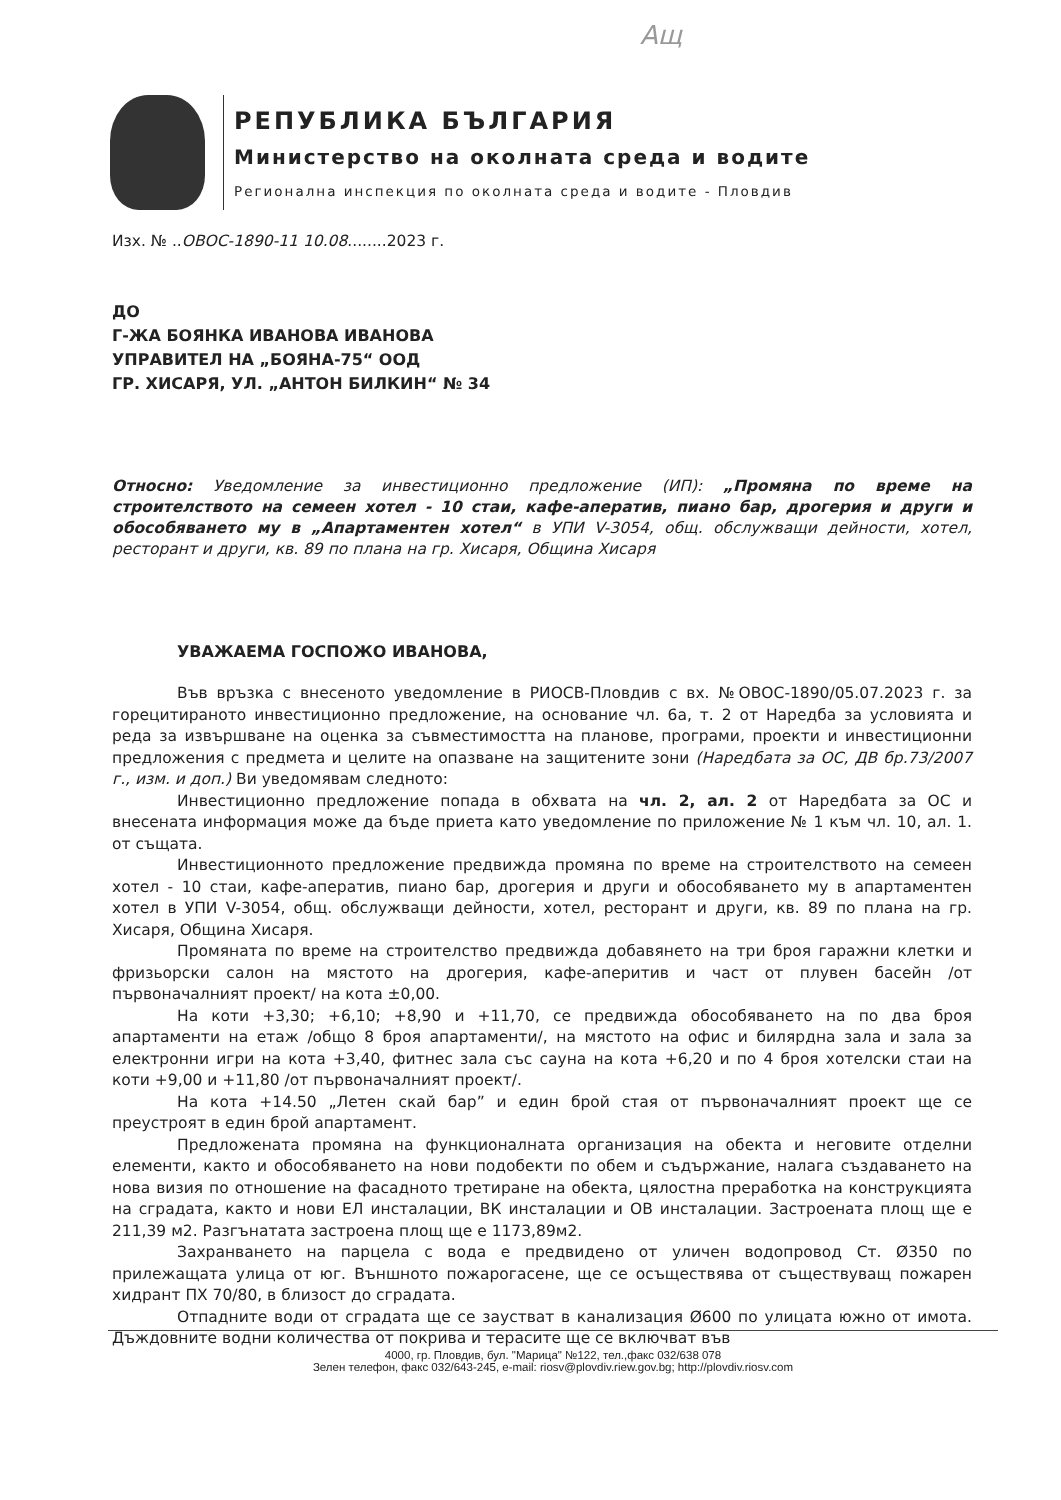Ащ
РЕПУБЛИКА БЪЛГАРИЯ
Министерство на околната среда и водите
Регионална инспекция по околната среда и водите - Пловдив
Изх. № ..ОВОС-1890-11 10.08........2023 г.
ДО
Г-ЖА БОЯНКА ИВАНОВА ИВАНОВА
УПРАВИТЕЛ НА „БОЯНА-75“ ООД
ГР. ХИСАРЯ, УЛ. „АНТОН БИЛКИН“ № 34
Относно: Уведомление за инвестиционно предложение (ИП): „Промяна по време на строителството на семеен хотел - 10 стаи, кафе-аператив, пиано бар, дрогерия и други и обособяването му в „Апартаментен хотел“ в УПИ V-3054, общ. обслужващи дейности, хотел, ресторант и други, кв. 89 по плана на гр. Хисаря, Община Хисаря
УВАЖАЕМА ГОСПОЖО ИВАНОВА,
Във връзка с внесеното уведомление в РИОСВ-Пловдив с вх. №ОВОС-1890/05.07.2023 г. за горецитираното инвестиционно предложение, на основание чл. 6а, т. 2 от Наредба за условията и реда за извършване на оценка за съвместимостта на планове, програми, проекти и инвестиционни предложения с предмета и целите на опазване на защитените зони (Наредбата за ОС, ДВ бр.73/2007 г., изм. и доп.) Ви уведомявам следното:
Инвестиционно предложение попада в обхвата на чл. 2, ал. 2 от Наредбата за ОС и внесената информация може да бъде приета като уведомление по приложение № 1 към чл. 10, ал. 1. от същата.
Инвестиционното предложение предвижда промяна по време на строителството на семеен хотел - 10 стаи, кафе-аператив, пиано бар, дрогерия и други и обособяването му в апартаментен хотел в УПИ V-3054, общ. обслужващи дейности, хотел, ресторант и други, кв. 89 по плана на гр. Хисаря, Община Хисаря.
Промяната по време на строителство предвижда добавянето на три броя гаражни клетки и фризьорски салон на мястото на дрогерия, кафе-аперитив и част от плувен басейн /от първоначалният проект/ на кота ±0,00.
На коти +3,30; +6,10; +8,90 и +11,70, се предвижда обособяването на по два броя апартаменти на етаж /общо 8 броя апартаменти/, на мястото на офис и билярдна зала и зала за електронни игри на кота +3,40, фитнес зала със сауна на кота +6,20 и по 4 броя хотелски стаи на коти +9,00 и +11,80 /от първоначалният проект/.
На кота +14.50 „Летен скай бар” и един брой стая от първоначалният проект ще се преустроят в един брой апартамент.
Предложената промяна на функционалната организация на обекта и неговите отделни елементи, както и обособяването на нови подобекти по обем и съдържание, налага създаването на нова визия по отношение на фасадното третиране на обекта, цялостна преработка на конструкцията на сградата, както и нови ЕЛ инсталации, ВК инсталации и ОВ инсталации. Застроената площ ще е 211,39 м2. Разгънатата застроена площ ще е 1173,89м2.
Захранването на парцела с вода е предвидено от уличен водопровод Ст. Ø350 по прилежащата улица от юг. Външното пожарогасене, ще се осъществява от съществуващ пожарен хидрант ПХ 70/80, в близост до сградата.
Отпадните води от сградата ще се заустват в канализация Ø600 по улицата южно от имота. Дъждовните водни количества от покрива и терасите ще се включват във
4000, гр. Пловдив, бул. "Марица" №122, тел.,факс 032/638 078
Зелен телефон, факс 032/643-245, e-mail: riosv@plovdiv.riew.gov.bg; http://plovdiv.riosv.com